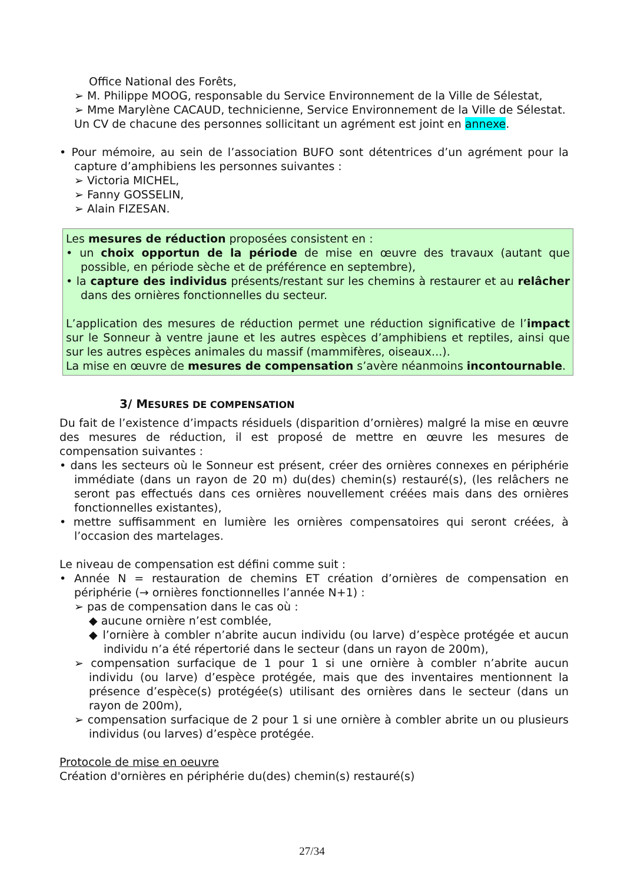Office National des Forêts,
➢ M. Philippe MOOG, responsable du Service Environnement de la Ville de Sélestat,
➢ Mme Marylène CACAUD, technicienne, Service Environnement de la Ville de Sélestat.
Un CV de chacune des personnes sollicitant un agrément est joint en annexe.
• Pour mémoire, au sein de l’association BUFO sont détentrices d’un agrément pour la capture d’amphibiens les personnes suivantes :
➢ Victoria MICHEL,
➢ Fanny GOSSELIN,
➢ Alain FIZESAN.
Les mesures de réduction proposées consistent en :
• un choix opportun de la période de mise en œuvre des travaux (autant que possible, en période sèche et de préférence en septembre),
• la capture des individus présents/restant sur les chemins à restaurer et au relâcher dans des ornières fonctionnelles du secteur.
L’application des mesures de réduction permet une réduction significative de l’impact sur le Sonneur à ventre jaune et les autres espèces d’amphibiens et reptiles, ainsi que sur les autres espèces animales du massif (mammifères, oiseaux...).
La mise en œuvre de mesures de compensation s’avère néanmoins incontournable.
3/ MESURES DE COMPENSATION
Du fait de l’existence d’impacts résiduels (disparition d’ornières) malgré la mise en œuvre des mesures de réduction, il est proposé de mettre en œuvre les mesures de compensation suivantes :
• dans les secteurs où le Sonneur est présent, créer des ornières connexes en périphérie immédiate (dans un rayon de 20 m) du(des) chemin(s) restauré(s), (les relâchers ne seront pas effectués dans ces ornières nouvellement créées mais dans des ornières fonctionnelles existantes),
• mettre suffisamment en lumière les ornières compensatoires qui seront créées, à l’occasion des martelages.
Le niveau de compensation est défini comme suit :
• Année N = restauration de chemins ET création d’ornières de compensation en périphérie (→ ornières fonctionnelles l’année N+1) :
➢ pas de compensation dans le cas où :
◆ aucune ornière n’est comblée,
◆ l’ornière à combler n’abrite aucun individu (ou larve) d’espèce protégée et aucun individu n’a été répertorié dans le secteur (dans un rayon de 200m),
➢ compensation surfacique de 1 pour 1 si une ornière à combler n’abrite aucun individu (ou larve) d’espèce protégée, mais que des inventaires mentionnent la présence d’espèce(s) protégée(s) utilisant des ornières dans le secteur (dans un rayon de 200m),
➢ compensation surfacique de 2 pour 1 si une ornière à combler abrite un ou plusieurs individus (ou larves) d’espèce protégée.
Protocole de mise en oeuvre
Création d'ornières en périphérie du(des) chemin(s) restauré(s)
27/34